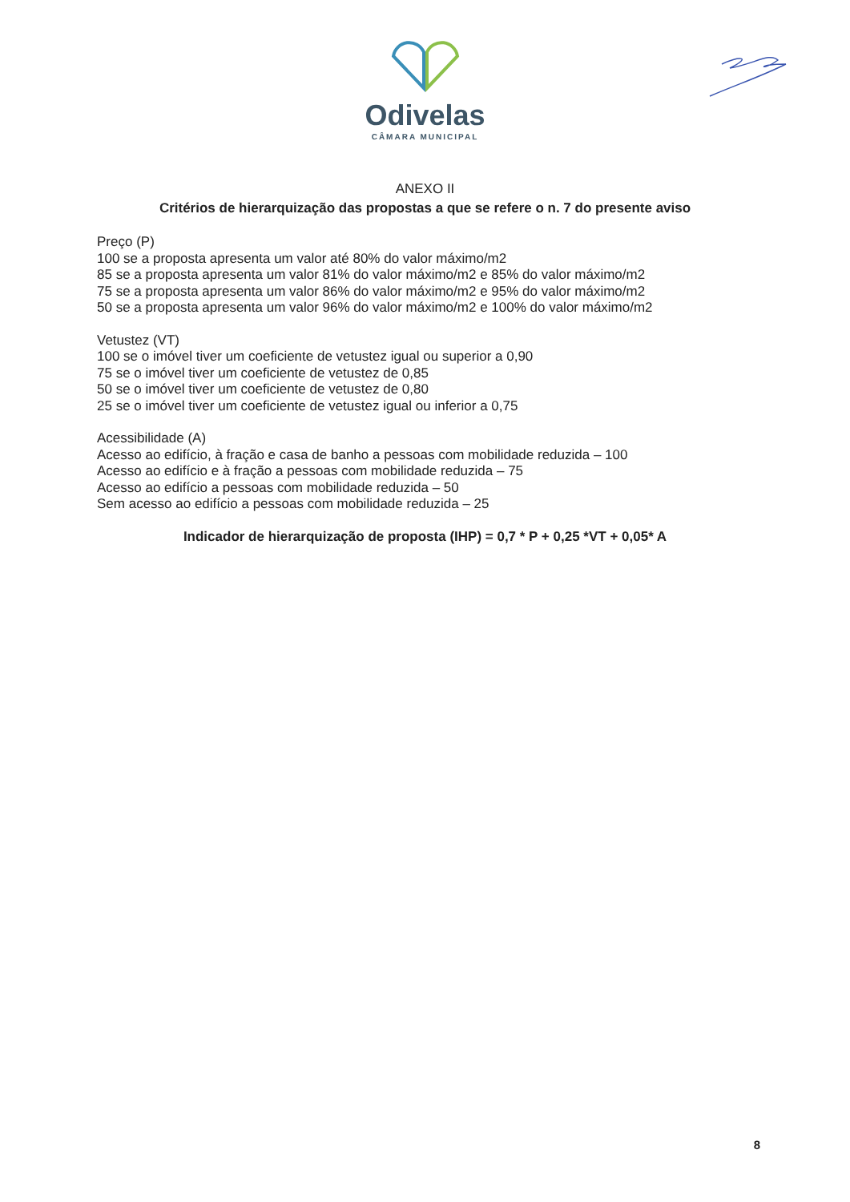Odivelas
CÂMARA MUNICIPAL
ANEXO II
Critérios de hierarquização das propostas a que se refere o n. 7 do presente aviso
Preço (P)
100 se a proposta apresenta um valor até 80% do valor máximo/m2
85 se a proposta apresenta um valor 81% do valor máximo/m2 e 85% do valor máximo/m2
75 se a proposta apresenta um valor 86% do valor máximo/m2 e 95% do valor máximo/m2
50 se a proposta apresenta um valor 96% do valor máximo/m2 e 100% do valor máximo/m2
Vetustez (VT)
100 se o imóvel tiver um coeficiente de vetustez igual ou superior a 0,90
75 se o imóvel tiver um coeficiente de vetustez de 0,85
50 se o imóvel tiver um coeficiente de vetustez de 0,80
25 se o imóvel tiver um coeficiente de vetustez igual ou inferior a 0,75
Acessibilidade (A)
Acesso ao edifício, à fração e casa de banho a pessoas com mobilidade reduzida – 100
Acesso ao edifício e à fração a pessoas com mobilidade reduzida – 75
Acesso ao edifício a pessoas com mobilidade reduzida – 50
Sem acesso ao edifício a pessoas com mobilidade reduzida – 25
Indicador de hierarquização de proposta (IHP) = 0,7 * P + 0,25 *VT + 0,05* A
8